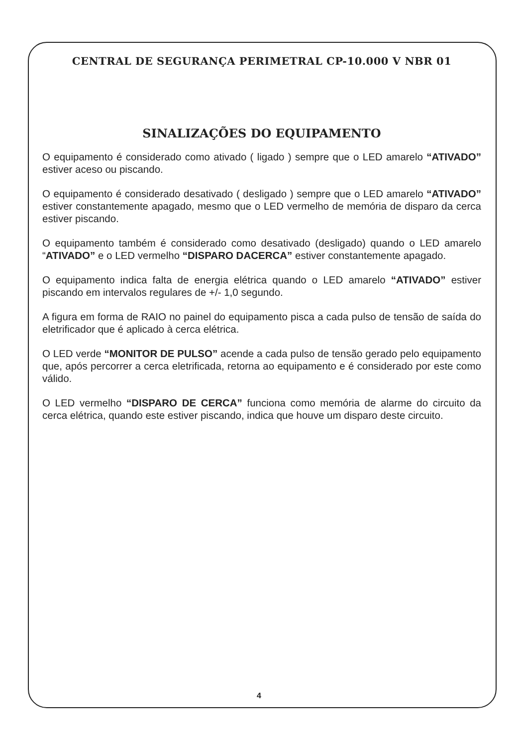CENTRAL DE SEGURANÇA PERIMETRAL CP-10.000 V NBR 01
SINALIZAÇÕES DO EQUIPAMENTO
O equipamento é considerado como ativado ( ligado ) sempre que o LED amarelo “ATIVADO” estiver aceso ou piscando.
O equipamento é considerado desativado ( desligado ) sempre que o LED amarelo “ATIVADO” estiver constantemente apagado, mesmo que o LED vermelho de memória de disparo da cerca estiver piscando.
O equipamento também é considerado como desativado (desligado) quando o LED amarelo “ATIVADO” e o LED vermelho “DISPARO DACERCA” estiver constantemente apagado.
O equipamento indica falta de energia elétrica quando o LED amarelo “ATIVADO” estiver piscando em intervalos regulares de +/- 1,0 segundo.
A figura em forma de RAIO no painel do equipamento pisca a cada pulso de tensão de saída do eletrificador que é aplicado à cerca elétrica.
O LED verde “MONITOR DE PULSO” acende a cada pulso de tensão gerado pelo equipamento que, após percorrer a cerca eletrificada, retorna ao equipamento e é considerado por este como válido.
O LED vermelho “DISPARO DE CERCA” funciona como memória de alarme do circuito da cerca elétrica, quando este estiver piscando, indica que houve um disparo deste circuito.
4